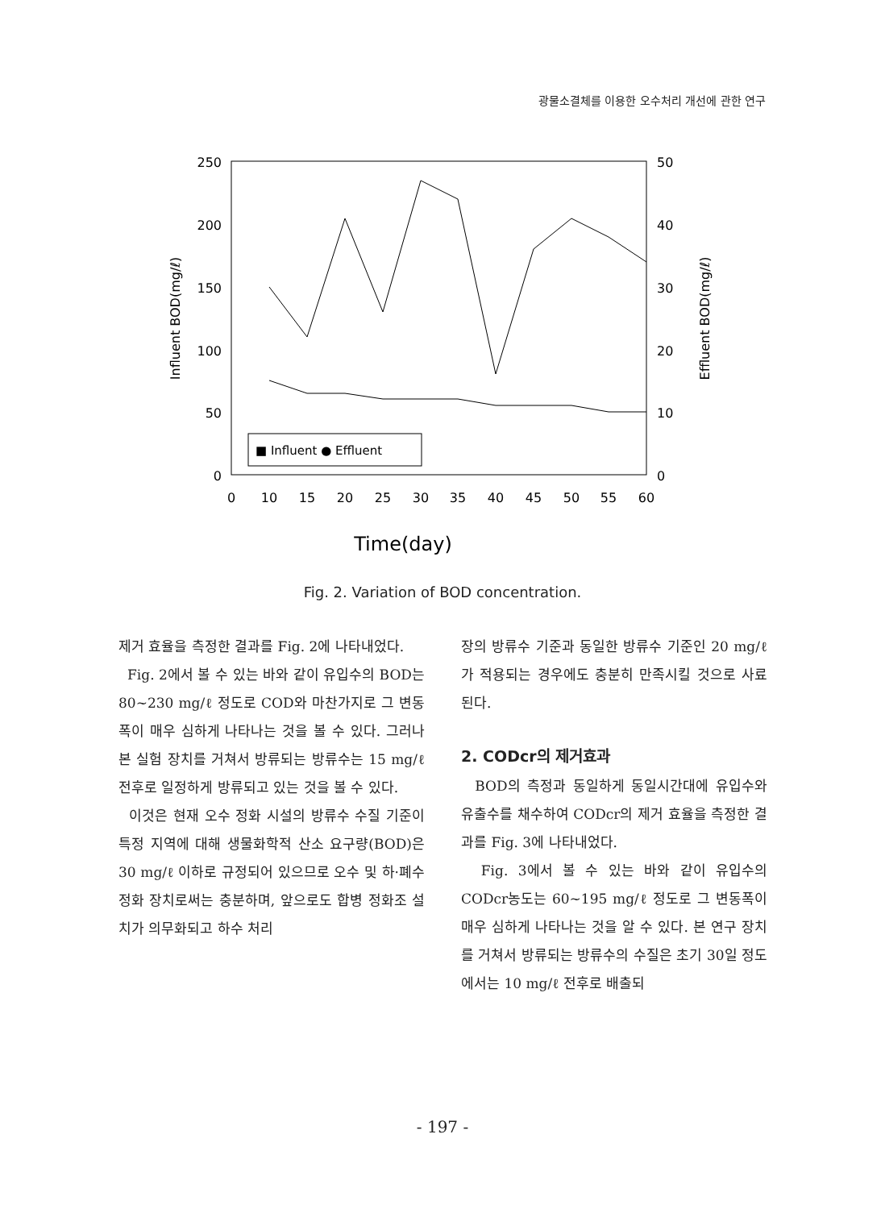광물소결체를 이용한 오수처리 개선에 관한 연구
250
200
150
100
50
0
50
40
30
20
10
0
0
10
15
20
25
30
35
40
45
50
55
60
Time(day)
Influent BOD(mg/ℓ)
Effluent BOD(mg/ℓ)
■ Influent ● Effluent
Fig. 2. Variation of BOD concentration.
제거 효율을 측정한 결과를 Fig. 2에 나타내었다.
Fig. 2에서 볼 수 있는 바와 같이 유입수의 BOD는 80~230 mg/ℓ 정도로 COD와 마찬가지로 그 변동폭이 매우 심하게 나타나는 것을 볼 수 있다. 그러나 본 실험 장치를 거쳐서 방류되는 방류수는 15 mg/ℓ 전후로 일정하게 방류되고 있는 것을 볼 수 있다.
이것은 현재 오수 정화 시설의 방류수 수질 기준이 특정 지역에 대해 생물화학적 산소 요구량(BOD)은 30 mg/ℓ 이하로 규정되어 있으므로 오수 및 하·폐수 정화 장치로써는 충분하며, 앞으로도 합병 정화조 설치가 의무화되고 하수 처리
장의 방류수 기준과 동일한 방류수 기준인 20 mg/ℓ가 적용되는 경우에도 충분히 만족시킬 것으로 사료된다.
2. CODcr의 제거효과
BOD의 측정과 동일하게 동일시간대에 유입수와 유출수를 채수하여 CODcr의 제거 효율을 측정한 결과를 Fig. 3에 나타내었다.
Fig. 3에서 볼 수 있는 바와 같이 유입수의 CODcr농도는 60~195 mg/ℓ 정도로 그 변동폭이 매우 심하게 나타나는 것을 알 수 있다. 본 연구 장치를 거쳐서 방류되는 방류수의 수질은 초기 30일 정도에서는 10 mg/ℓ 전후로 배출되
- 197 -